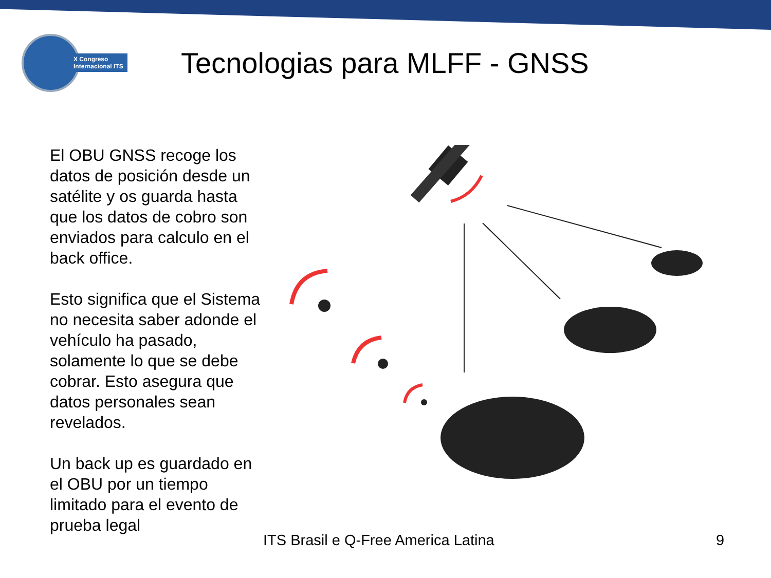X Congreso
Internacional ITS
Tecnologias para MLFF - GNSS
El OBU GNSS recoge los datos de posición desde un satélite y os guarda hasta que los datos de cobro son enviados para calculo en el back office.
Esto significa que el Sistema no necesita saber adonde el vehículo ha pasado, solamente lo que se debe cobrar. Esto asegura que datos personales sean revelados.
Un back up es guardado en el OBU por un tiempo limitado para el evento de prueba legal
ITS Brasil e Q-Free America Latina
9